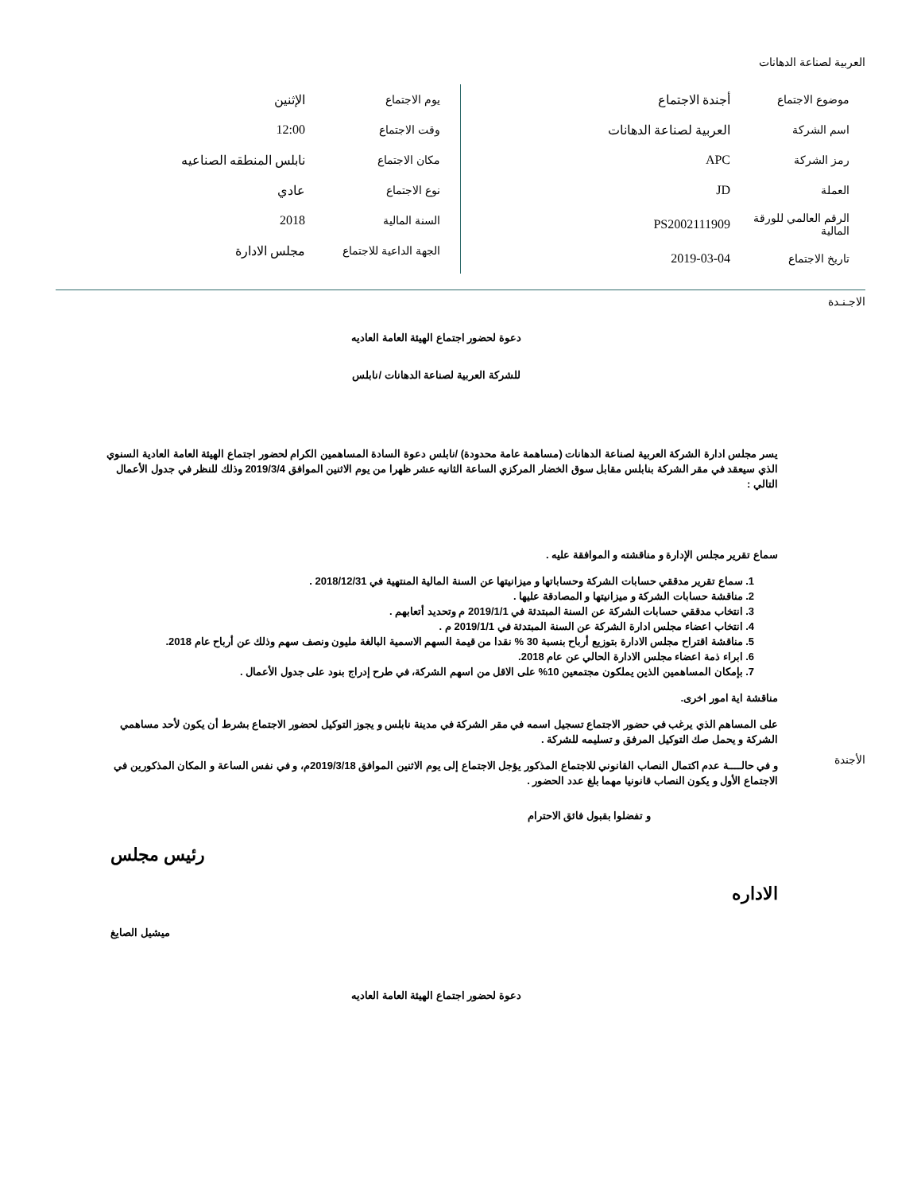العربية لصناعة الدهانات
| موضوع الاجتماع | أجندة الاجتماع |
| اسم الشركة | العربية لصناعة الدهانات |
| رمز الشركة | APC |
| العملة | JD |
| الرقم العالمي للورقة المالية | PS2002111909 |
| تاريخ الاجتماع | 2019-03-04 |
| يوم الاجتماع | الإثنين |
| وقت الاجتماع | 12:00 |
| مكان الاجتماع | نابلس المنطقه الصناعيه |
| نوع الاجتماع | عادي |
| السنة المالية | 2018 |
| الجهة الداعية للاجتماع | مجلس الادارة |
الاجـنـدة
الأجندة
دعوة لحضور اجتماع الهيئة العامة العاديه
للشركة العربية لصناعة الدهانات /نابلس
يسر مجلس ادارة الشركة العربية لصناعة الدهانات (مساهمة عامة محدودة) /نابلس دعوة السادة المساهمين الكرام لحضور اجتماع الهيئة العامة العادية السنوي الذي سيعقد في مقر الشركة بنابلس مقابل سوق الخضار المركزي الساعة الثانيه عشر ظهرا من يوم الاثنين الموافق 2019/3/4 وذلك للنظر في جدول الأعمال التالي :
سماع تقرير مجلس الإدارة و مناقشته و الموافقة عليه .
1. سماع تقرير مدققي حسابات الشركة وحساباتها و ميزانيتها عن السنة المالية المنتهية في 2018/12/31 .
2. مناقشة حسابات الشركة و ميزانيتها و المصادقة عليها .
3. انتخاب مدققي حسابات الشركة عن السنة المبتدئة في 2019/1/1 م وتحديد أتعابهم .
4. انتخاب اعضاء مجلس ادارة الشركة عن السنة المبتدئة في 2019/1/1 م .
5. مناقشة اقتراح مجلس الادارة بتوزيع أرباح بنسبة 30 % نقدا من قيمة السهم الاسمية البالغة مليون ونصف سهم وذلك عن أرباح عام 2018.
6. ابراء ذمة اعضاء مجلس الادارة الحالي عن عام 2018.
7. بإمكان المساهمين الذين يملكون مجتمعين 10% على الاقل من اسهم الشركة، في طرح إدراج بنود على جدول الأعمال .
مناقشة اية امور اخرى.
على المساهم الذي يرغب في حضور الاجتماع تسجيل اسمه في مقر الشركة في مدينة نابلس و يجوز التوكيل لحضور الاجتماع بشرط أن يكون لأحد مساهمي الشركة و يحمل صك التوكيل المرفق و تسليمه للشركة .
و في حالــــة عدم اكتمال النصاب القانوني للاجتماع المذكور يؤجل الاجتماع إلى يوم الاثنين الموافق 2019/3/18م، و في نفس الساعة و المكان المذكورين في الاجتماع الأول و يكون النصاب قانونيا مهما بلغ عدد الحضور .
و تفضلوا بقبول فائق الاحترام
رئيس مجلس
الاداره
ميشيل الصايغ
دعوة لحضور اجتماع الهيئة العامة العاديه